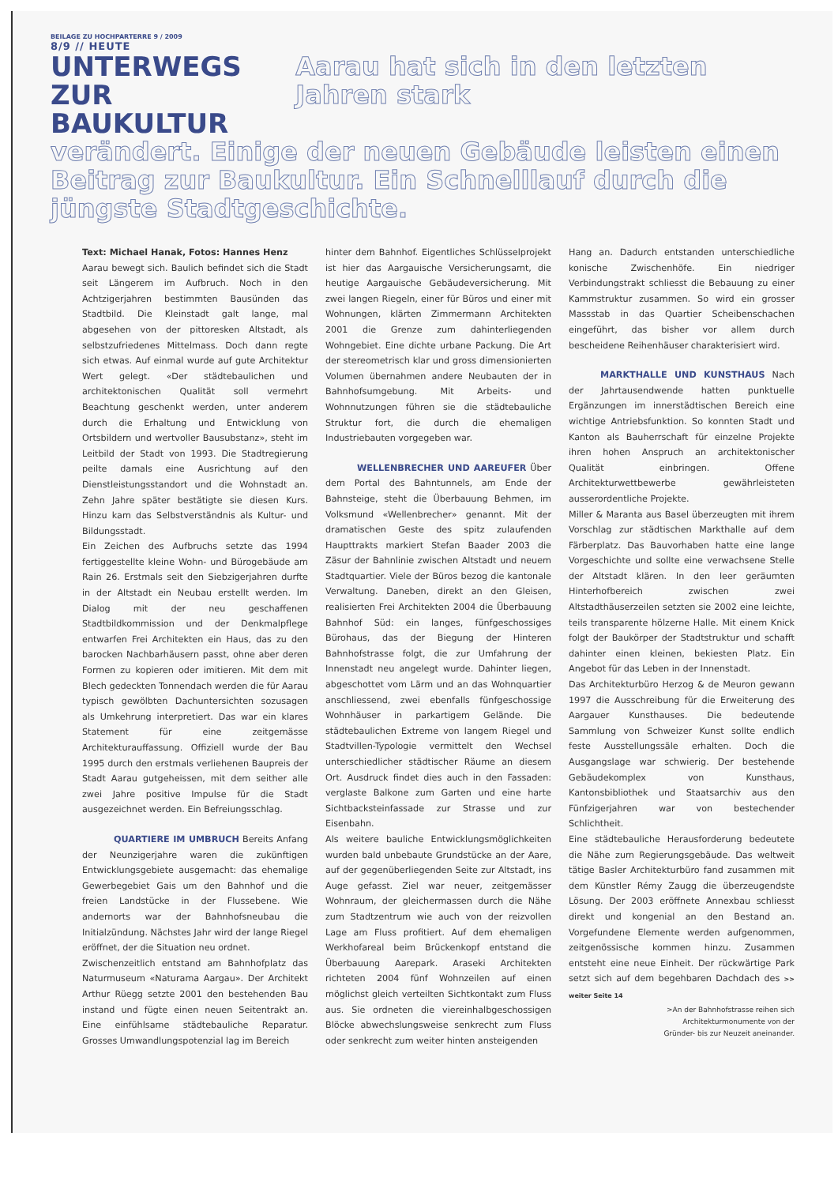BEILAGE ZU HOCHPARTERRE 9 / 2009
8/9 // HEUTE
UNTERWEGS ZUR BAUKULTUR
Aarau hat sich in den letzten Jahren stark
verändert. Einige der neuen Gebäude leisten einen Beitrag zur Baukultur. Ein Schnelllauf durch die jüngste Stadtgeschichte.
Text: Michael Hanak, Fotos: Hannes Henz
Aarau bewegt sich. Baulich befindet sich die Stadt seit Längerem im Aufbruch. Noch in den Achtzigerjahren bestimmten Bausünden das Stadtbild. Die Kleinstadt galt lange, mal abgesehen von der pittoresken Altstadt, als selbstzufriedenes Mittelmass. Doch dann regte sich etwas. Auf einmal wurde auf gute Architektur Wert gelegt. «Der städtebaulichen und architektonischen Qualität soll vermehrt Beachtung geschenkt werden, unter anderem durch die Erhaltung und Entwicklung von Ortsbildern und wertvoller Bausubstanz», steht im Leitbild der Stadt von 1993. Die Stadtregierung peilte damals eine Ausrichtung auf den Dienstleistungsstandort und die Wohnstadt an. Zehn Jahre später bestätigte sie diesen Kurs. Hinzu kam das Selbstverständnis als Kultur- und Bildungsstadt.
Ein Zeichen des Aufbruchs setzte das 1994 fertiggestellte kleine Wohn- und Bürogebäude am Rain 26. Erstmals seit den Siebzigerjahren durfte in der Altstadt ein Neubau erstellt werden. Im Dialog mit der neu geschaffenen Stadtbildkommission und der Denkmalpflege entwarfen Frei Architekten ein Haus, das zu den barocken Nachbarhäusern passt, ohne aber deren Formen zu kopieren oder imitieren. Mit dem mit Blech gedeckten Tonnendach werden die für Aarau typisch gewölbten Dachuntersichten sozusagen als Umkehrung interpretiert. Das war ein klares Statement für eine zeitgemässe Architekturauffassung. Offiziell wurde der Bau 1995 durch den erstmals verliehenen Baupreis der Stadt Aarau gutgeheissen, mit dem seither alle zwei Jahre positive Impulse für die Stadt ausgezeichnet werden. Ein Befreiungsschlag.
QUARTIERE IM UMBRUCH Bereits Anfang der Neunzigerjahre waren die zukünftigen Entwicklungsgebiete ausgemacht: das ehemalige Gewerbegebiet Gais um den Bahnhof und die freien Landstücke in der Flussebene. Wie andernorts war der Bahnhofsneubau die Initialzündung. Nächstes Jahr wird der lange Riegel eröffnet, der die Situation neu ordnet.
Zwischenzeitlich entstand am Bahnhofplatz das Naturmuseum «Naturama Aargau». Der Architekt Arthur Rüegg setzte 2001 den bestehenden Bau instand und fügte einen neuen Seitentrakt an. Eine einfühlsame städtebauliche Reparatur. Grosses Umwandlungspotenzial lag im Bereich
hinter dem Bahnhof. Eigentliches Schlüsselprojekt ist hier das Aargauische Versicherungsamt, die heutige Aargauische Gebäudeversicherung. Mit zwei langen Riegeln, einer für Büros und einer mit Wohnungen, klärten Zimmermann Architekten 2001 die Grenze zum dahinterliegenden Wohngebiet. Eine dichte urbane Packung. Die Art der stereometrisch klar und gross dimensionierten Volumen übernahmen andere Neubauten der in Bahnhofsumgebung. Mit Arbeits- und Wohnnutzungen führen sie die städtebauliche Struktur fort, die durch die ehemaligen Industriebauten vorgegeben war.
WELLENBRECHER UND AAREUFER Über dem Portal des Bahntunnels, am Ende der Bahnsteige, steht die Überbauung Behmen, im Volksmund «Wellenbrecher» genannt. Mit der dramatischen Geste des spitz zulaufenden Haupttrakts markiert Stefan Baader 2003 die Zäsur der Bahnlinie zwischen Altstadt und neuem Stadtquartier. Viele der Büros bezog die kantonale Verwaltung. Daneben, direkt an den Gleisen, realisierten Frei Architekten 2004 die Überbauung Bahnhof Süd: ein langes, fünfgeschossiges Bürohaus, das der Biegung der Hinteren Bahnhofstrasse folgt, die zur Umfahrung der Innenstadt neu angelegt wurde. Dahinter liegen, abgeschottet vom Lärm und an das Wohnquartier anschliessend, zwei ebenfalls fünfgeschossige Wohnhäuser in parkartigem Gelände. Die städtebaulichen Extreme von langem Riegel und Stadtvillen-Typologie vermittelt den Wechsel unterschiedlicher städtischer Räume an diesem Ort. Ausdruck findet dies auch in den Fassaden: verglaste Balkone zum Garten und eine harte Sichtbacksteinfassade zur Strasse und zur Eisenbahn.
Als weitere bauliche Entwicklungsmöglichkeiten wurden bald unbebaute Grundstücke an der Aare, auf der gegenüberliegenden Seite zur Altstadt, ins Auge gefasst. Ziel war neuer, zeitgemässer Wohnraum, der gleichermassen durch die Nähe zum Stadtzentrum wie auch von der reizvollen Lage am Fluss profitiert. Auf dem ehemaligen Werkhofareal beim Brückenkopf entstand die Überbauung Aarepark. Araseki Architekten richteten 2004 fünf Wohnzeilen auf einen möglichst gleich verteilten Sichtkontakt zum Fluss aus. Sie ordneten die viereinhalbgeschossigen Blöcke abwechslungsweise senkrecht zum Fluss oder senkrecht zum weiter hinten ansteigenden
Hang an. Dadurch entstanden unterschiedliche konische Zwischenhöfe. Ein niedriger Verbindungstrakt schliesst die Bebauung zu einer Kammstruktur zusammen. So wird ein grosser Massstab in das Quartier Scheibenschachen eingeführt, das bisher vor allem durch bescheidene Reihenhäuser charakterisiert wird.
MARKTHALLE UND KUNSTHAUS Nach der Jahrtausendwende hatten punktuelle Ergänzungen im innerstädtischen Bereich eine wichtige Antriebsfunktion. So konnten Stadt und Kanton als Bauherrschaft für einzelne Projekte ihren hohen Anspruch an architektonischer Qualität einbringen. Offene Architekturwettbewerbe gewährleisteten ausserordentliche Projekte.
Miller & Maranta aus Basel überzeugten mit ihrem Vorschlag zur städtischen Markthalle auf dem Färberplatz. Das Bauvorhaben hatte eine lange Vorgeschichte und sollte eine verwachsene Stelle der Altstadt klären. In den leer geräumten Hinterhofbereich zwischen zwei Altstadthäuserzeilen setzten sie 2002 eine leichte, teils transparente hölzerne Halle. Mit einem Knick folgt der Baukörper der Stadtstruktur und schafft dahinter einen kleinen, bekiesten Platz. Ein Angebot für das Leben in der Innenstadt.
Das Architekturbüro Herzog & de Meuron gewann 1997 die Ausschreibung für die Erweiterung des Aargauer Kunsthauses. Die bedeutende Sammlung von Schweizer Kunst sollte endlich feste Ausstellungssäle erhalten. Doch die Ausgangslage war schwierig. Der bestehende Gebäudekomplex von Kunsthaus, Kantonsbibliothek und Staatsarchiv aus den Fünfzigerjahren war von bestechender Schlichtheit.
Eine städtebauliche Herausforderung bedeutete die Nähe zum Regierungsgebäude. Das weltweit tätige Basler Architekturbüro fand zusammen mit dem Künstler Rémy Zaugg die überzeugendste Lösung. Der 2003 eröffnete Annexbau schliesst direkt und kongenial an den Bestand an. Vorgefundene Elemente werden aufgenommen, zeitgenössische kommen hinzu. Zusammen entsteht eine neue Einheit. Der rückwärtige Park setzt sich auf dem begehbaren Dachdach des >> weiter Seite 14
>An der Bahnhofstrasse reihen sich
Architekturmonumente von der
Gründer- bis zur Neuzeit aneinander.